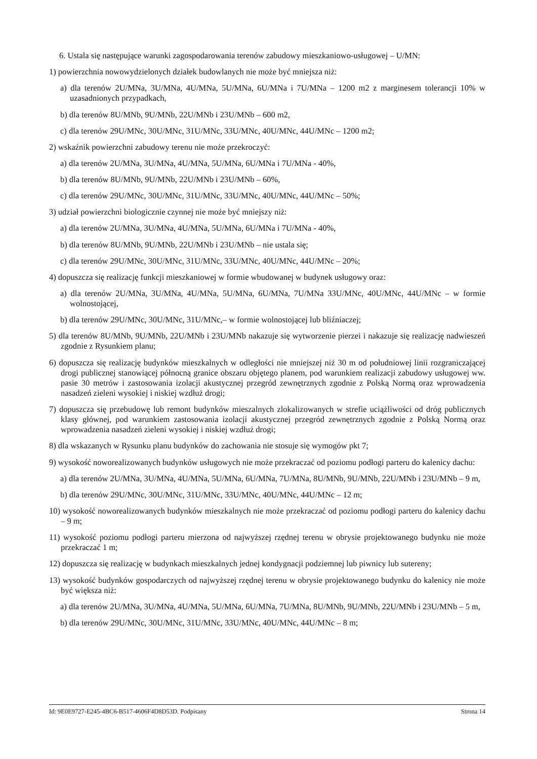6. Ustala się następujące warunki zagospodarowania terenów zabudowy mieszkaniowo-usługowej – U/MN:
1) powierzchnia nowowydzielonych działek budowlanych nie może być mniejsza niż:
a) dla terenów 2U/MNa, 3U/MNa, 4U/MNa, 5U/MNa, 6U/MNa i 7U/MNa – 1200 m2 z marginesem tolerancji 10% w uzasadnionych przypadkach,
b) dla terenów 8U/MNb, 9U/MNb, 22U/MNb i 23U/MNb – 600 m2,
c) dla terenów 29U/MNc, 30U/MNc, 31U/MNc, 33U/MNc, 40U/MNc, 44U/MNc – 1200 m2;
2) wskaźnik powierzchni zabudowy terenu nie może przekroczyć:
a) dla terenów 2U/MNa, 3U/MNa, 4U/MNa, 5U/MNa, 6U/MNa i 7U/MNa - 40%,
b) dla terenów 8U/MNb, 9U/MNb, 22U/MNb i 23U/MNb – 60%,
c) dla terenów 29U/MNc, 30U/MNc, 31U/MNc, 33U/MNc, 40U/MNc, 44U/MNc – 50%;
3) udział powierzchni biologicznie czynnej nie może być mniejszy niż:
a) dla terenów 2U/MNa, 3U/MNa, 4U/MNa, 5U/MNa, 6U/MNa i 7U/MNa - 40%,
b) dla terenów 8U/MNb, 9U/MNb, 22U/MNb i 23U/MNb – nie ustala się;
c) dla terenów 29U/MNc, 30U/MNc, 31U/MNc, 33U/MNc, 40U/MNc, 44U/MNc – 20%;
4) dopuszcza się realizację funkcji mieszkaniowej w formie wbudowanej w budynek usługowy oraz:
a) dla terenów 2U/MNa, 3U/MNa, 4U/MNa, 5U/MNa, 6U/MNa, 7U/MNa 33U/MNc, 40U/MNc, 44U/MNc – w formie wolnostojącej,
b) dla terenów 29U/MNc, 30U/MNc, 31U/MNc,– w formie wolnostojącej lub bliźniaczej;
5) dla terenów 8U/MNb, 9U/MNb, 22U/MNb i 23U/MNb nakazuje się wytworzenie pierzei i nakazuje się realizację nadwieszeń zgodnie z Rysunkiem planu;
6) dopuszcza się realizację budynków mieszkalnych w odległości nie mniejszej niż 30 m od południowej linii rozgraniczającej drogi publicznej stanowiącej północną granice obszaru objętego planem, pod warunkiem realizacji zabudowy usługowej ww. pasie 30 metrów i zastosowania izolacji akustycznej przegród zewnętrznych zgodnie z Polską Normą oraz wprowadzenia nasadzeń zieleni wysokiej i niskiej wzdłuż drogi;
7) dopuszcza się przebudowę lub remont budynków mieszalnych zlokalizowanych w strefie uciążliwości od dróg publicznych klasy głównej, pod warunkiem zastosowania izolacji akustycznej przegród zewnętrznych zgodnie z Polską Normą oraz wprowadzenia nasadzeń zieleni wysokiej i niskiej wzdłuż drogi;
8) dla wskazanych w Rysunku planu budynków do zachowania nie stosuje się wymogów pkt 7;
9) wysokość noworealizowanych budynków usługowych nie może przekraczać od poziomu podłogi parteru do kalenicy dachu:
a) dla terenów 2U/MNa, 3U/MNa, 4U/MNa, 5U/MNa, 6U/MNa, 7U/MNa, 8U/MNb, 9U/MNb, 22U/MNb i 23U/MNb – 9 m,
b) dla terenów 29U/MNc, 30U/MNc, 31U/MNc, 33U/MNc, 40U/MNc, 44U/MNc – 12 m;
10) wysokość noworealizowanych budynków mieszkalnych nie może przekraczać od poziomu podłogi parteru do kalenicy dachu – 9 m;
11) wysokość poziomu podłogi parteru mierzona od najwyższej rzędnej terenu w obrysie projektowanego budynku nie może przekraczać 1 m;
12) dopuszcza się realizację w budynkach mieszkalnych jednej kondygnacji podziemnej lub piwnicy lub sutereny;
13) wysokość budynków gospodarczych od najwyższej rzędnej terenu w obrysie projektowanego budynku do kalenicy nie może być większa niż:
a) dla terenów 2U/MNa, 3U/MNa, 4U/MNa, 5U/MNa, 6U/MNa, 7U/MNa, 8U/MNb, 9U/MNb, 22U/MNb i 23U/MNb – 5 m,
b) dla terenów 29U/MNc, 30U/MNc, 31U/MNc, 33U/MNc, 40U/MNc, 44U/MNc – 8 m;
Id: 9E0E9727-E245-4BC6-B517-4606F4D8D53D. Podpisany Strona 14